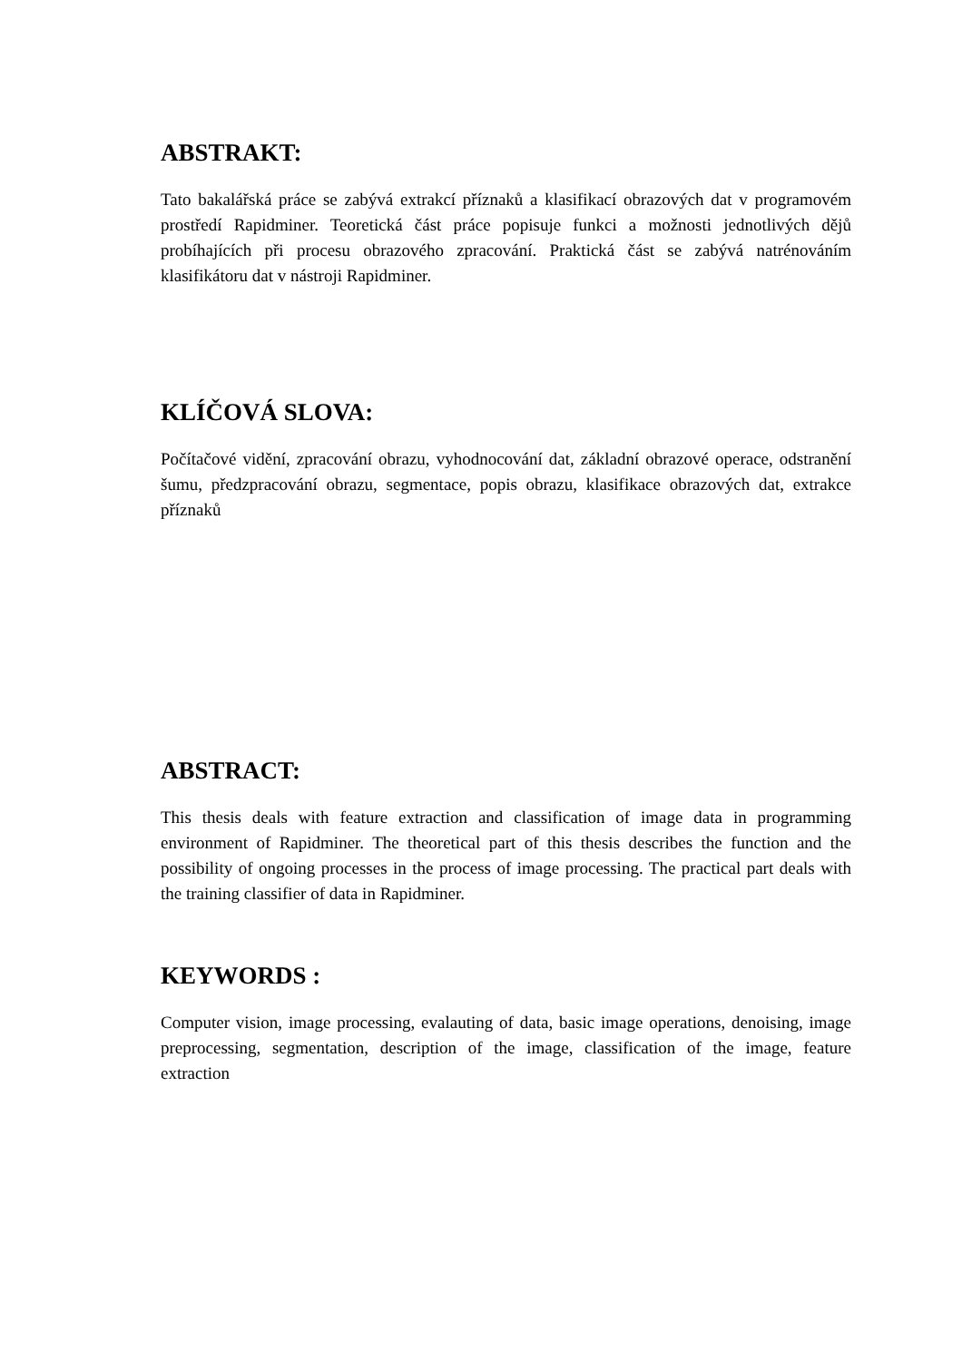ABSTRAKT:
Tato bakalářská práce se zabývá extrakcí příznaků a klasifikací obrazových dat v programovém prostředí Rapidminer. Teoretická část práce popisuje funkci a možnosti jednotlivých dějů probíhajících při procesu obrazového zpracování. Praktická část se zabývá natrénováním klasifikátoru dat v nástroji Rapidminer.
KLÍČOVÁ SLOVA:
Počítačové vidění, zpracování obrazu, vyhodnocování dat, základní obrazové operace, odstranění šumu, předzpracování obrazu, segmentace, popis obrazu, klasifikace obrazových dat, extrakce příznaků
ABSTRACT:
This thesis deals with feature extraction and classification of image data in programming environment of Rapidminer. The theoretical part of this thesis describes the function and the possibility of ongoing processes in the process of image processing. The practical part deals with the training classifier of data in Rapidminer.
KEYWORDS :
Computer vision, image processing, evalauting of data, basic image operations, denoising, image preprocessing, segmentation, description of the image, classification of the image, feature extraction